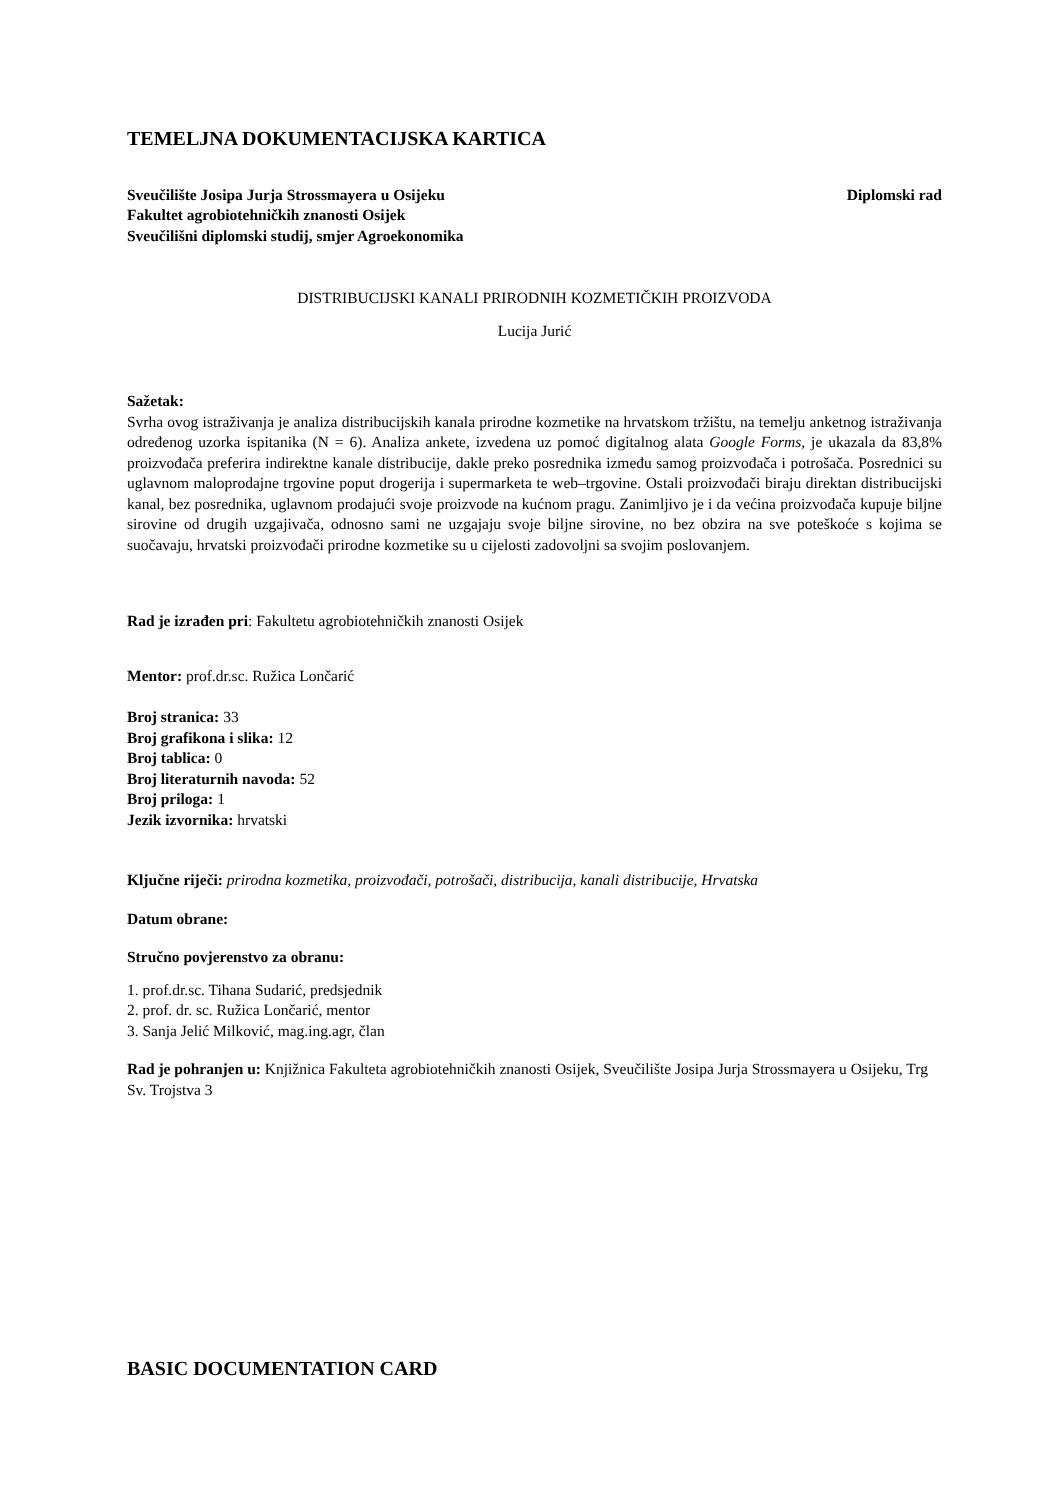TEMELJNA DOKUMENTACIJSKA KARTICA
Sveučilište Josipa Jurja Strossmayera u Osijeku Diplomski rad
Fakultet agrobiotehničkih znanosti Osijek
Sveučilišni diplomski studij, smjer Agroekonomika
DISTRIBUCIJSKI KANALI PRIRODNIH KOZMETIČKIH PROIZVODA
Lucija Jurić
Sažetak:
Svrha ovog istraživanja je analiza distribucijskih kanala prirodne kozmetike na hrvatskom tržištu, na temelju anketnog istraživanja određenog uzorka ispitanika (N = 6). Analiza ankete, izvedena uz pomoć digitalnog alata Google Forms, je ukazala da 83,8% proizvođača preferira indirektne kanale distribucije, dakle preko posrednika između samog proizvođača i potrošača. Posrednici su uglavnom maloprodajne trgovine poput drogerija i supermarketa te web–trgovine. Ostali proizvođači biraju direktan distribucijski kanal, bez posrednika, uglavnom prodajući svoje proizvode na kućnom pragu. Zanimljivo je i da većina proizvođača kupuje biljne sirovine od drugih uzgajivača, odnosno sami ne uzgajaju svoje biljne sirovine, no bez obzira na sve poteškoće s kojima se suočavaju, hrvatski proizvođači prirodne kozmetike su u cijelosti zadovoljni sa svojim poslovanjem.
Rad je izrađen pri: Fakultetu agrobiotehničkih znanosti Osijek
Mentor: prof.dr.sc. Ružica Lončarić
Broj stranica: 33
Broj grafikona i slika: 12
Broj tablica: 0
Broj literaturnih navoda: 52
Broj priloga: 1
Jezik izvornika: hrvatski
Ključne riječi: prirodna kozmetika, proizvođači, potrošači, distribucija, kanali distribucije, Hrvatska
Datum obrane:
Stručno povjerenstvo za obranu:
1. prof.dr.sc. Tihana Sudarić, predsjednik
2. prof. dr. sc. Ružica Lončarić, mentor
3. Sanja Jelić Milković, mag.ing.agr, član
Rad je pohranjen u: Knjižnica Fakulteta agrobiotehničkih znanosti Osijek, Sveučilište Josipa Jurja Strossmayera u Osijeku, Trg Sv. Trojstva 3
BASIC DOCUMENTATION CARD